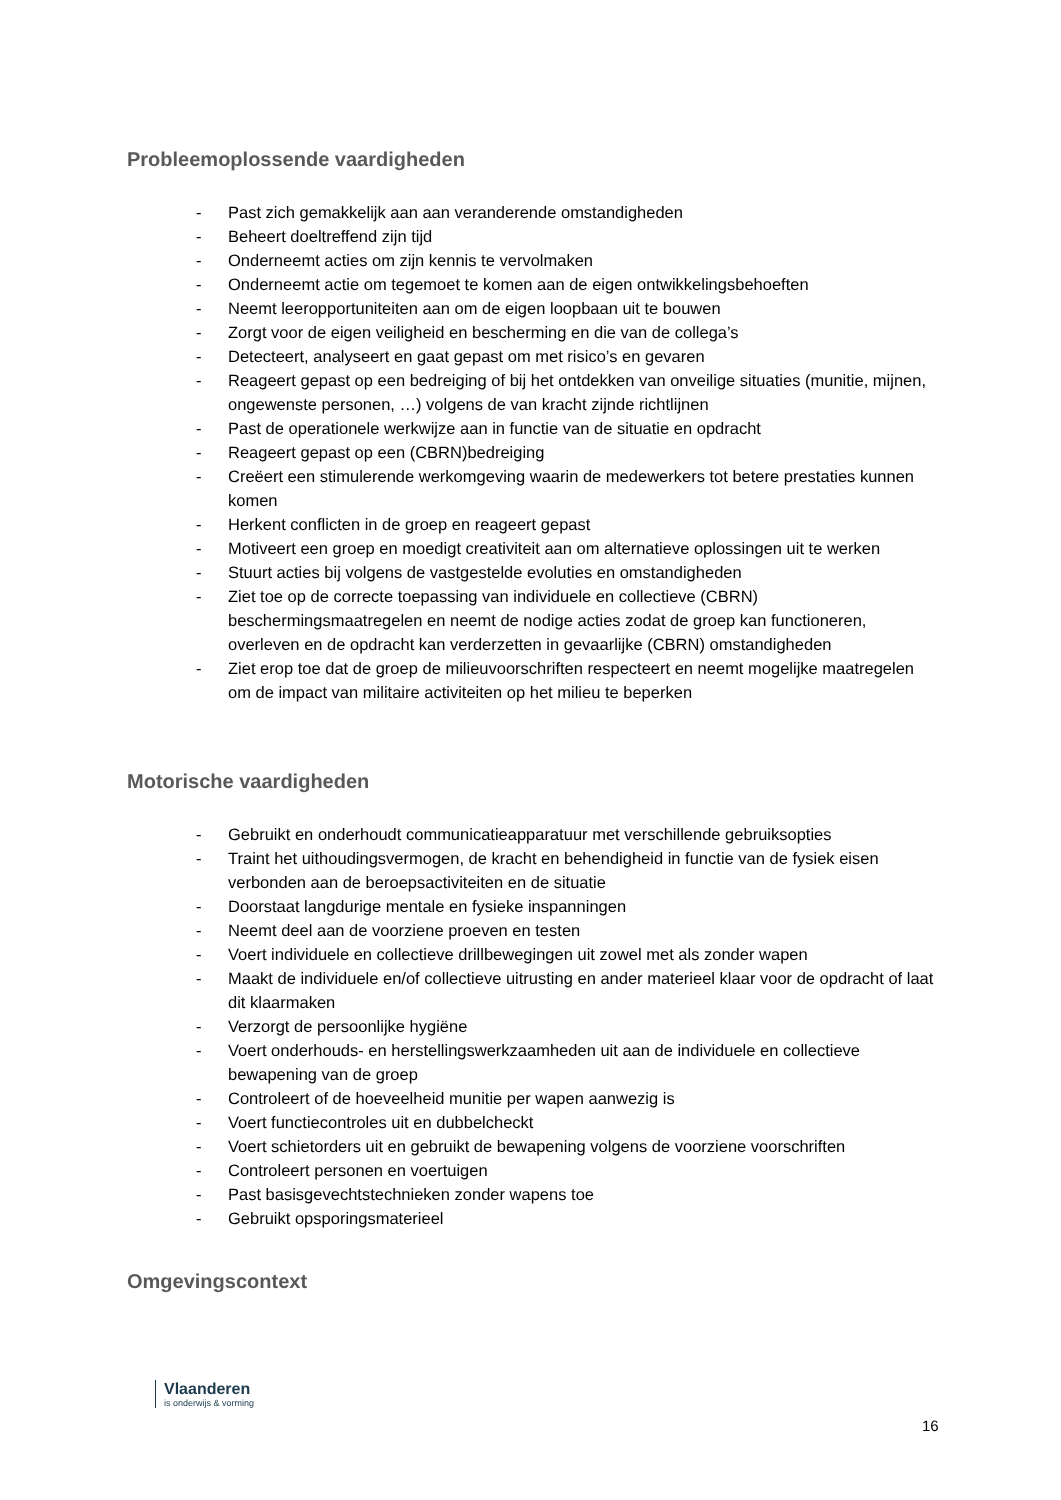Probleemoplossende vaardigheden
- Past zich gemakkelijk aan aan veranderende omstandigheden
- Beheert doeltreffend zijn tijd
- Onderneemt acties om zijn kennis te vervolmaken
- Onderneemt actie om tegemoet te komen aan de eigen ontwikkelingsbehoeften
- Neemt leeropportuniteiten aan om de eigen loopbaan uit te bouwen
- Zorgt voor de eigen veiligheid en bescherming en die van de collega’s
- Detecteert, analyseert en gaat gepast om met risico’s en gevaren
- Reageert gepast op een bedreiging of bij het ontdekken van onveilige situaties (munitie, mijnen, ongewenste personen, …) volgens de van kracht zijnde richtlijnen
- Past de operationele werkwijze aan in functie van de situatie en opdracht
- Reageert gepast op een (CBRN)bedreiging
- Creëert een stimulerende werkomgeving waarin de medewerkers tot betere prestaties kunnen komen
- Herkent conflicten in de groep en reageert gepast
- Motiveert een groep en moedigt creativiteit aan om alternatieve oplossingen uit te werken
- Stuurt acties bij volgens de vastgestelde evoluties en omstandigheden
- Ziet toe op de correcte toepassing van individuele en collectieve (CBRN) beschermingsmaatregelen en neemt de nodige acties zodat de groep kan functioneren, overleven en de opdracht kan verderzetten in gevaarlijke (CBRN) omstandigheden
- Ziet erop toe dat de groep de milieuvoorschriften respecteert en neemt mogelijke maatregelen om de impact van militaire activiteiten op het milieu te beperken
Motorische vaardigheden
- Gebruikt en onderhoudt communicatieapparatuur met verschillende gebruiksopties
- Traint het uithoudingsvermogen, de kracht en behendigheid in functie van de fysiek eisen verbonden aan de beroepsactiviteiten en de situatie
- Doorstaat langdurige mentale en fysieke inspanningen
- Neemt deel aan de voorziene proeven en testen
- Voert individuele en collectieve drillbewegingen uit zowel met als zonder wapen
- Maakt de individuele en/of collectieve uitrusting en ander materieel klaar voor de opdracht of laat dit klaarmaken
- Verzorgt de persoonlijke hygiëne
- Voert onderhouds- en herstellingswerkzaamheden uit aan de individuele en collectieve bewapening van de groep
- Controleert of de hoeveelheid munitie per wapen aanwezig is
- Voert functiecontroles uit en dubbelcheckt
- Voert schietorders uit en gebruikt de bewapening volgens de voorziene voorschriften
- Controleert personen en voertuigen
- Past basisgevechtstechnieken zonder wapens toe
- Gebruikt opsporingsmaterieel
Omgevingscontext
Vlaanderen
is onderwijs & vorming
16